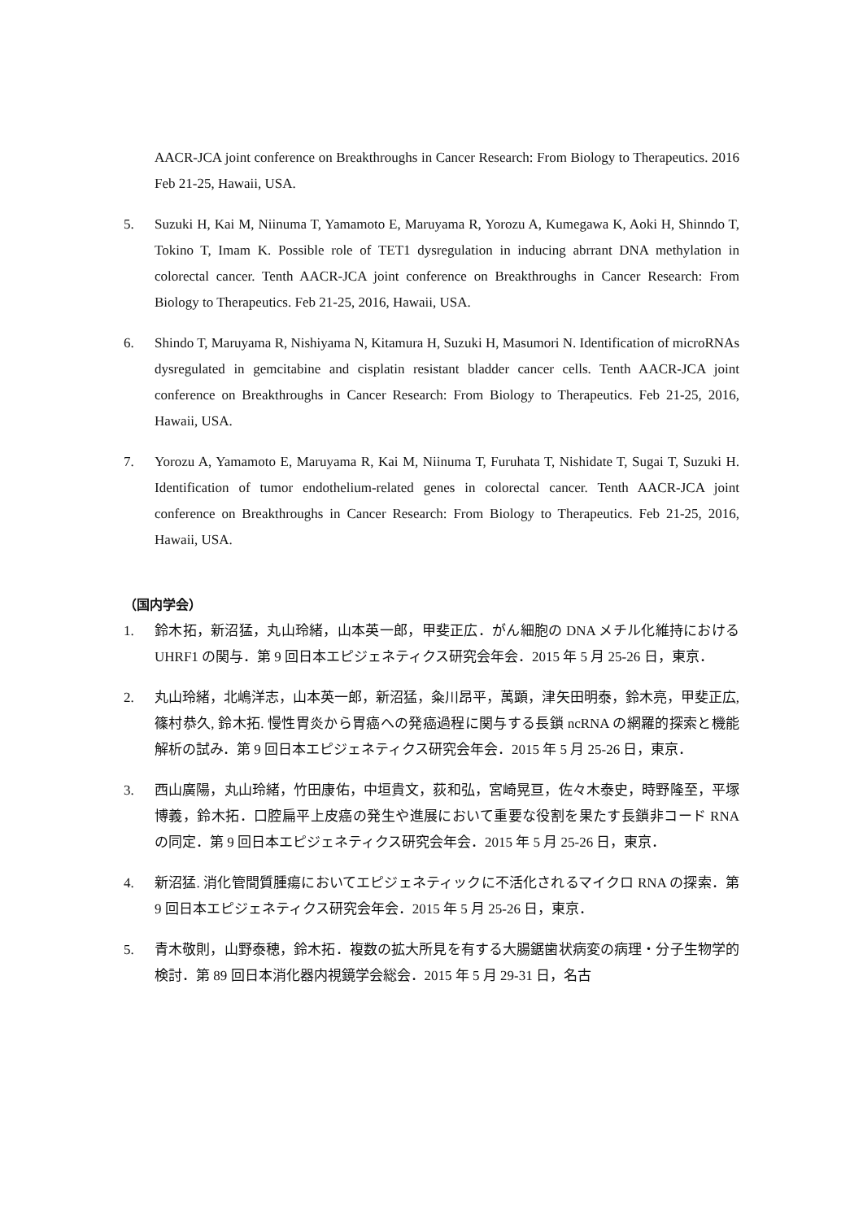AACR-JCA joint conference on Breakthroughs in Cancer Research: From Biology to Therapeutics. 2016 Feb 21-25, Hawaii, USA.
5. Suzuki H, Kai M, Niinuma T, Yamamoto E, Maruyama R, Yorozu A, Kumegawa K, Aoki H, Shinndo T, Tokino T, Imam K. Possible role of TET1 dysregulation in inducing abrrant DNA methylation in colorectal cancer. Tenth AACR-JCA joint conference on Breakthroughs in Cancer Research: From Biology to Therapeutics. Feb 21-25, 2016, Hawaii, USA.
6. Shindo T, Maruyama R, Nishiyama N, Kitamura H, Suzuki H, Masumori N. Identification of microRNAs dysregulated in gemcitabine and cisplatin resistant bladder cancer cells. Tenth AACR-JCA joint conference on Breakthroughs in Cancer Research: From Biology to Therapeutics. Feb 21-25, 2016, Hawaii, USA.
7. Yorozu A, Yamamoto E, Maruyama R, Kai M, Niinuma T, Furuhata T, Nishidate T, Sugai T, Suzuki H. Identification of tumor endothelium-related genes in colorectal cancer. Tenth AACR-JCA joint conference on Breakthroughs in Cancer Research: From Biology to Therapeutics. Feb 21-25, 2016, Hawaii, USA.
（国内学会）
1. 鈴木拓，新沼猛，丸山玲緒，山本英一郎，甲斐正広．がん細胞の DNA メチル化維持における UHRF1 の関与．第 9 回日本エピジェネティクス研究会年会．2015 年 5 月 25-26 日，東京．
2. 丸山玲緒，北嶋洋志，山本英一郎，新沼猛，粂川昂平，萬顕，津矢田明泰，鈴木亮，甲斐正広, 篠村恭久, 鈴木拓. 慢性胃炎から胃癌への発癌過程に関与する長鎖 ncRNA の網羅的探索と機能解析の試み．第 9 回日本エピジェネティクス研究会年会．2015 年 5 月 25-26 日，東京．
3. 西山廣陽，丸山玲緒，竹田康佑，中垣貴文，荻和弘，宮崎晃亘，佐々木泰史，時野隆至，平塚博義，鈴木拓．口腔扁平上皮癌の発生や進展において重要な役割を果たす長鎖非コード RNA の同定．第 9 回日本エピジェネティクス研究会年会．2015 年 5 月 25-26 日，東京．
4. 新沼猛. 消化管間質腫瘍においてエピジェネティックに不活化されるマイクロ RNA の探索．第 9 回日本エピジェネティクス研究会年会．2015 年 5 月 25-26 日，東京．
5. 青木敬則，山野泰穂，鈴木拓．複数の拡大所見を有する大腸鋸歯状病変の病理・分子生物学的検討．第 89 回日本消化器内視鏡学会総会．2015 年 5 月 29-31 日，名古